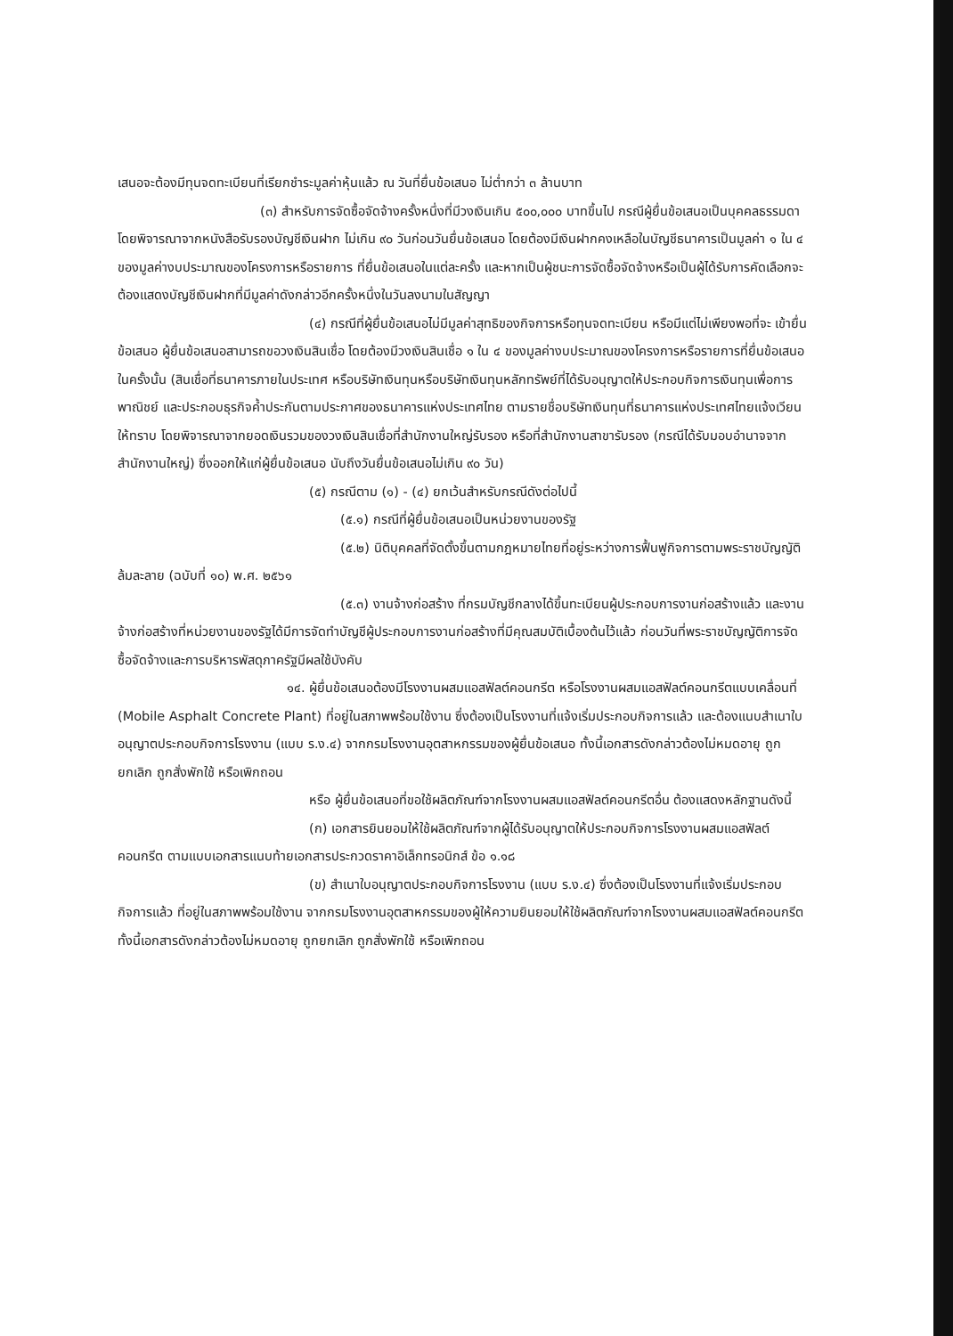เสนอจะต้องมีทุนจดทะเบียนที่เรียกชำระมูลค่าหุ้นแล้ว ณ วันที่ยื่นข้อเสนอ ไม่ต่ำกว่า ๓ ล้านบาท
(๓) สำหรับการจัดซื้อจัดจ้างครั้งหนึ่งที่มีวงเงินเกิน ๕๐๐,๐๐๐ บาทขึ้นไป กรณีผู้ยื่นข้อเสนอเป็นบุคคลธรรมดา โดยพิจารณาจากหนังสือรับรองบัญชีเงินฝาก ไม่เกิน ๙๐ วันก่อนวันยื่นข้อเสนอ โดยต้องมีเงินฝากคงเหลือในบัญชีธนาคารเป็นมูลค่า ๑ ใน ๔ ของมูลค่างบประมาณของโครงการหรือรายการ ที่ยื่นข้อเสนอในแต่ละครั้ง และหากเป็นผู้ชนะการจัดซื้อจัดจ้างหรือเป็นผู้ได้รับการคัดเลือกจะต้องแสดงบัญชีเงินฝากที่มีมูลค่าดังกล่าวอีกครั้งหนึ่งในวันลงนามในสัญญา
(๔) กรณีที่ผู้ยื่นข้อเสนอไม่มีมูลค่าสุทธิของกิจการหรือทุนจดทะเบียน หรือมีแต่ไม่เพียงพอที่จะ เข้ายื่นข้อเสนอ ผู้ยื่นข้อเสนอสามารถขอวงเงินสินเชื่อ โดยต้องมีวงเงินสินเชื่อ ๑ ใน ๔ ของมูลค่างบประมาณของโครงการหรือรายการที่ยื่นข้อเสนอในครั้งนั้น (สินเชื่อที่ธนาคารภายในประเทศ หรือบริษัทเงินทุนหรือบริษัทเงินทุนหลักทรัพย์ที่ได้รับอนุญาตให้ประกอบกิจการเงินทุนเพื่อการพาณิชย์ และประกอบธุรกิจค้ำประกันตามประกาศของธนาคารแห่งประเทศไทย ตามรายชื่อบริษัทเงินทุนที่ธนาคารแห่งประเทศไทยแจ้งเวียนให้ทราบ โดยพิจารณาจากยอดเงินรวมของวงเงินสินเชื่อที่สำนักงานใหญ่รับรอง หรือที่สำนักงานสาขารับรอง (กรณีได้รับมอบอำนาจจากสำนักงานใหญ่) ซึ่งออกให้แก่ผู้ยื่นข้อเสนอ นับถึงวันยื่นข้อเสนอไม่เกิน ๙๐ วัน)
(๕) กรณีตาม (๑) - (๔) ยกเว้นสำหรับกรณีดังต่อไปนี้
(๕.๑) กรณีที่ผู้ยื่นข้อเสนอเป็นหน่วยงานของรัฐ
(๕.๒) นิติบุคคลที่จัดตั้งขึ้นตามกฎหมายไทยที่อยู่ระหว่างการฟื้นฟูกิจการตามพระราชบัญญัติล้มละลาย (ฉบับที่ ๑๐) พ.ศ. ๒๕๖๑
(๕.๓) งานจ้างก่อสร้าง ที่กรมบัญชีกลางได้ขึ้นทะเบียนผู้ประกอบการงานก่อสร้างแล้ว และงานจ้างก่อสร้างที่หน่วยงานของรัฐได้มีการจัดทำบัญชีผู้ประกอบการงานก่อสร้างที่มีคุณสมบัติเบื้องต้นไว้แล้ว ก่อนวันที่พระราชบัญญัติการจัดซื้อจัดจ้างและการบริหารพัสดุภาครัฐมีผลใช้บังคับ
๑๔. ผู้ยื่นข้อเสนอต้องมีโรงงานผสมแอสฟัลต์คอนกรีต หรือโรงงานผสมแอสฟัลต์คอนกรีตแบบเคลื่อนที่ (Mobile Asphalt Concrete Plant) ที่อยู่ในสภาพพร้อมใช้งาน ซึ่งต้องเป็นโรงงานที่แจ้งเริ่มประกอบกิจการแล้ว และต้องแนบสำเนาใบอนุญาตประกอบกิจการโรงงาน (แบบ ร.ง.๔) จากกรมโรงงานอุตสาหกรรมของผู้ยื่นข้อเสนอ ทั้งนี้เอกสารดังกล่าวต้องไม่หมดอายุ ถูกยกเลิก ถูกสั่งพักใช้ หรือเพิกถอน
หรือ ผู้ยื่นข้อเสนอที่ขอใช้ผลิตภัณฑ์จากโรงงานผสมแอสฟัลต์คอนกรีตอื่น ต้องแสดงหลักฐานดังนี้
(ก) เอกสารยินยอมให้ใช้ผลิตภัณฑ์จากผู้ได้รับอนุญาตให้ประกอบกิจการโรงงานผสมแอสฟัลต์คอนกรีต ตามแบบเอกสารแนบท้ายเอกสารประกวดราคาอิเล็กทรอนิกส์ ข้อ ๑.๑๘
(ข) สำเนาใบอนุญาตประกอบกิจการโรงงาน (แบบ ร.ง.๔) ซึ่งต้องเป็นโรงงานที่แจ้งเริ่มประกอบกิจการแล้ว ที่อยู่ในสภาพพร้อมใช้งาน จากกรมโรงงานอุตสาหกรรมของผู้ให้ความยินยอมให้ใช้ผลิตภัณฑ์จากโรงงานผสมแอสฟัลต์คอนกรีต ทั้งนี้เอกสารดังกล่าวต้องไม่หมดอายุ ถูกยกเลิก ถูกสั่งพักใช้ หรือเพิกถอน